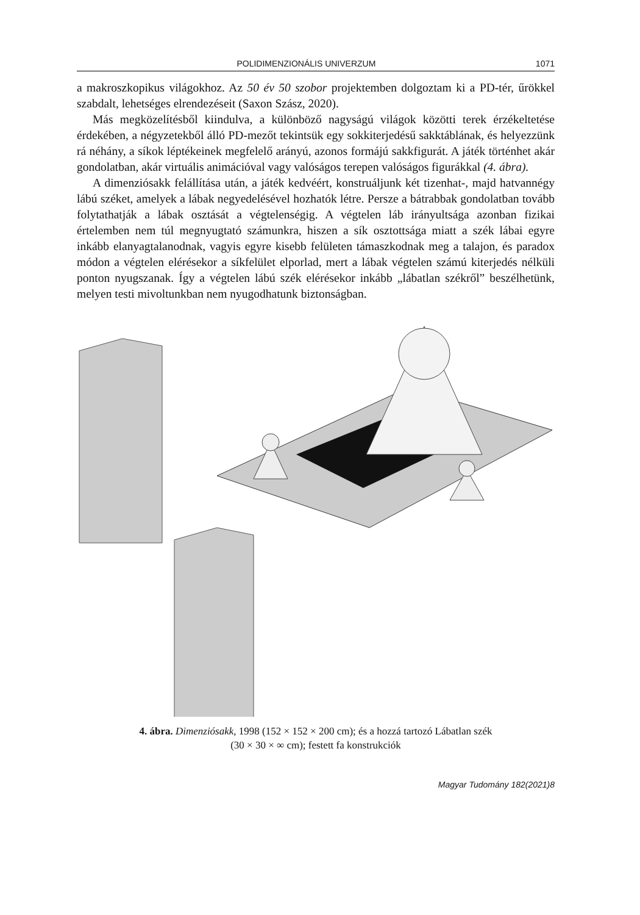POLIDIMENZIONÁLIS UNIVERZUM 1071
a makroszkopikus világokhoz. Az 50 év 50 szobor projektemben dolgoztam ki a PD-tér, űrökkel szabdalt, lehetséges elrendezéseit (Saxon Szász, 2020).
Más megközelítésből kiindulva, a különböző nagyságú világok közötti terek érzékeltetése érdekében, a négyzetekből álló PD-mezőt tekintsük egy sokkiterjedésű sakktáblának, és helyezzünk rá néhány, a síkok léptékeinek megfelelő arányú, azonos formájú sakkfigurát. A játék történhet akár gondolatban, akár virtuális animációval vagy valóságos terepen valóságos figurákkal (4. ábra).
A dimenziósakk felállítása után, a játék kedvéért, konstruáljunk két tizenhat-, majd hatvannégy lábú széket, amelyek a lábak negyedelésével hozhatók létre. Persze a bátrabbak gondolatban tovább folytathatják a lábak osztását a végtelenségig. A végtelen láb irányultsága azonban fizikai értelemben nem túl megnyugtató számunkra, hiszen a sík osztottsága miatt a szék lábai egyre inkább elanyagtalanodnak, vagyis egyre kisebb felületen támaszkodnak meg a talajon, és paradox módon a végtelen elérésekor a síkfelület elporlad, mert a lábak végtelen számú kiterjedés nélküli ponton nyugszanak. Így a végtelen lábú szék elérésekor inkább „lábatlan székről” beszélhetünk, melyen testi mivoltunkban nem nyugodhatunk biztonságban.
4. ábra. Dimenziósakk, 1998 (152 × 152 × 200 cm); és a hozzá tartozó Lábatlan szék
(30 × 30 × ∞ cm); festett fa konstrukciók
Magyar Tudomány 182(2021)8